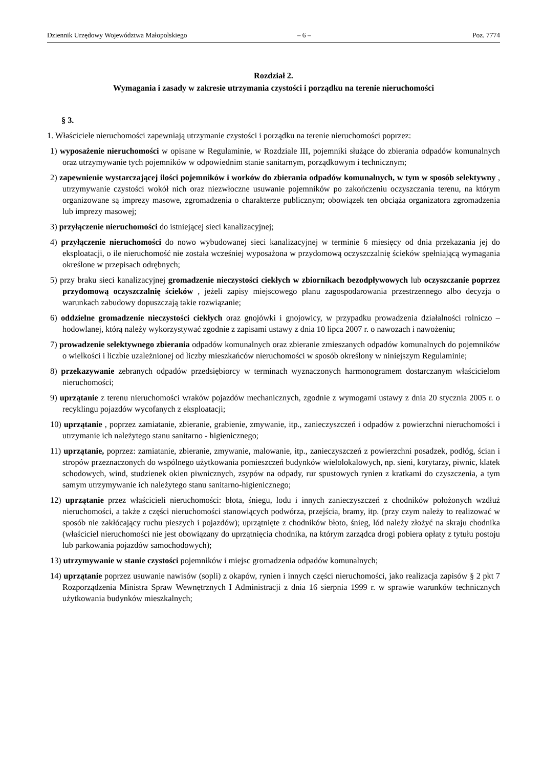Dziennik Urzędowy Województwa Małopolskiego – 6 – Poz. 7774
Rozdział 2.
Wymagania i zasady w zakresie utrzymania czystości i porządku na terenie nieruchomości
§ 3.
1. Właściciele nieruchomości zapewniają utrzymanie czystości i porządku na terenie nieruchomości poprzez:
1) wyposażenie nieruchomości w opisane w Regulaminie, w Rozdziale III, pojemniki służące do zbierania odpadów komunalnych oraz utrzymywanie tych pojemników w odpowiednim stanie sanitarnym, porządkowym i technicznym;
2) zapewnienie wystarczającej ilości pojemników i worków do zbierania odpadów komunalnych, w tym w sposób selektywny , utrzymywanie czystości wokół nich oraz niezwłoczne usuwanie pojemników po zakończeniu oczyszczania terenu, na którym organizowane są imprezy masowe, zgromadzenia o charakterze publicznym; obowiązek ten obciąża organizatora zgromadzenia lub imprezy masowej;
3) przyłączenie nieruchomości do istniejącej sieci kanalizacyjnej;
4) przyłączenie nieruchomości do nowo wybudowanej sieci kanalizacyjnej w terminie 6 miesięcy od dnia przekazania jej do eksploatacji, o ile nieruchomość nie została wcześniej wyposażona w przydomową oczyszczalnię ścieków spełniającą wymagania określone w przepisach odrębnych;
5) przy braku sieci kanalizacyjnej gromadzenie nieczystości ciekłych w zbiornikach bezodpływowych lub oczyszczanie poprzez przydomową oczyszczalnię ścieków , jeżeli zapisy miejscowego planu zagospodarowania przestrzennego albo decyzja o warunkach zabudowy dopuszczają takie rozwiązanie;
6) oddzielne gromadzenie nieczystości ciekłych oraz gnojówki i gnojowicy, w przypadku prowadzenia działalności rolniczo – hodowlanej, którą należy wykorzystywać zgodnie z zapisami ustawy z dnia 10 lipca 2007 r. o nawozach i nawożeniu;
7) prowadzenie selektywnego zbierania odpadów komunalnych oraz zbieranie zmieszanych odpadów komunalnych do pojemników o wielkości i liczbie uzależnionej od liczby mieszkańców nieruchomości w sposób określony w niniejszym Regulaminie;
8) przekazywanie zebranych odpadów przedsiębiorcy w terminach wyznaczonych harmonogramem dostarczanym właścicielom nieruchomości;
9) uprzątanie z terenu nieruchomości wraków pojazdów mechanicznych, zgodnie z wymogami ustawy z dnia 20 stycznia 2005 r. o recyklingu pojazdów wycofanych z eksploatacji;
10) uprzątanie , poprzez zamiatanie, zbieranie, grabienie, zmywanie, itp., zanieczyszczeń i odpadów z powierzchni nieruchomości i utrzymanie ich należytego stanu sanitarno - higienicznego;
11) uprzątanie, poprzez: zamiatanie, zbieranie, zmywanie, malowanie, itp., zanieczyszczeń z powierzchni posadzek, podłóg, ścian i stropów przeznaczonych do wspólnego użytkowania pomieszczeń budynków wielolokalowych, np. sieni, korytarzy, piwnic, klatek schodowych, wind, studzienek okien piwnicznych, zsypów na odpady, rur spustowych rynien z kratkami do czyszczenia, a tym samym utrzymywanie ich należytego stanu sanitarno-higienicznego;
12) uprzątanie przez właścicieli nieruchomości: błota, śniegu, lodu i innych zanieczyszczeń z chodników położonych wzdłuż nieruchomości, a także z części nieruchomości stanowiących podwórza, przejścia, bramy, itp. (przy czym należy to realizować w sposób nie zakłócający ruchu pieszych i pojazdów); uprzątnięte z chodników błoto, śnieg, lód należy złożyć na skraju chodnika (właściciel nieruchomości nie jest obowiązany do uprzątnięcia chodnika, na którym zarządca drogi pobiera opłaty z tytułu postoju lub parkowania pojazdów samochodowych);
13) utrzymywanie w stanie czystości pojemników i miejsc gromadzenia odpadów komunalnych;
14) uprzątanie poprzez usuwanie nawisów (sopli) z okapów, rynien i innych części nieruchomości, jako realizacja zapisów § 2 pkt 7 Rozporządzenia Ministra Spraw Wewnętrznych I Administracji z dnia 16 sierpnia 1999 r. w sprawie warunków technicznych użytkowania budynków mieszkalnych;